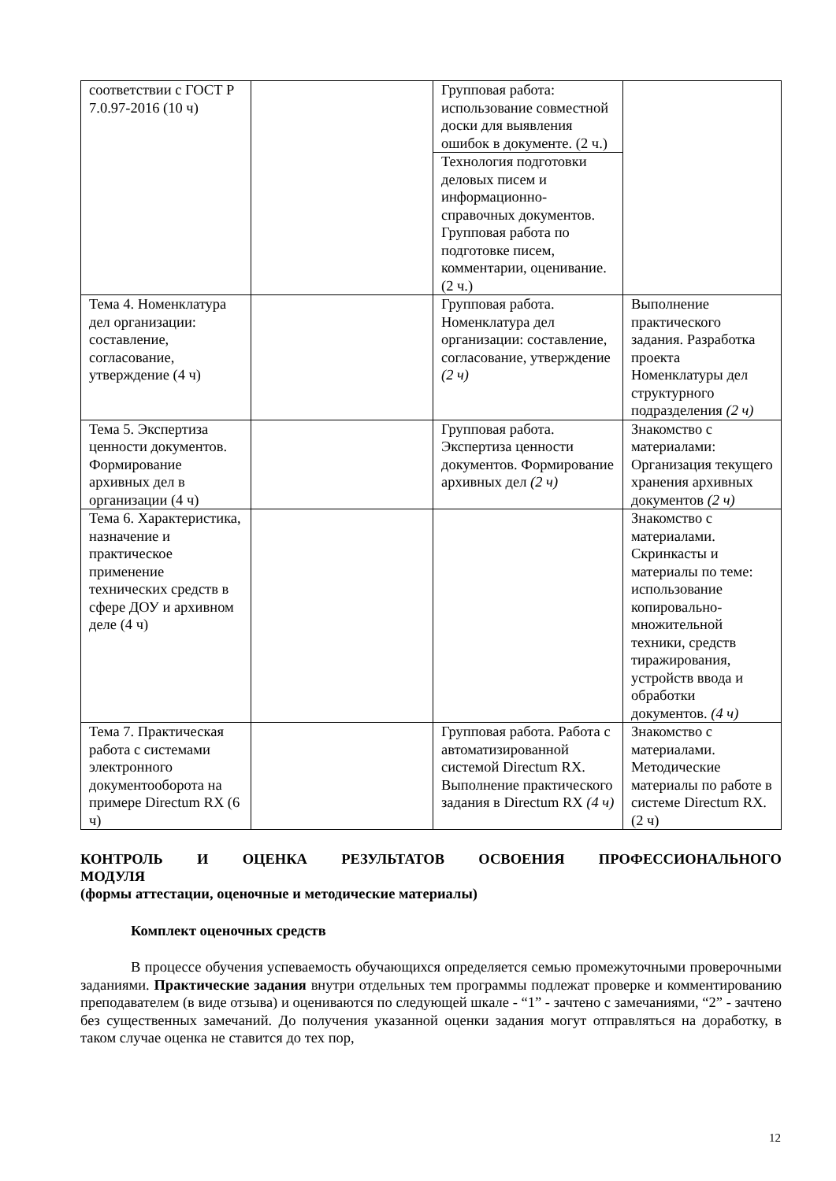| соответствии с ГОСТ Р 7.0.97-2016 (10 ч) | | Групповая работа: использование совместной доски для выявления ошибок в документе. (2 ч.) | |
| | | Технология подготовки деловых писем и информационно-справочных документов. Групповая работа по подготовке писем, комментарии, оценивание. (2 ч.) | |
| Тема 4. Номенклатура дел организации: составление, согласование, утверждение (4 ч) | | Групповая работа. Номенклатура дел организации: составление, согласование, утверждение (2 ч) | Выполнение практического задания. Разработка проекта Номенклатуры дел структурного подразделения (2 ч) |
| Тема 5. Экспертиза ценности документов. Формирование архивных дел в организации (4 ч) | | Групповая работа. Экспертиза ценности документов. Формирование архивных дел (2 ч) | Знакомство с материалами: Организация текущего хранения архивных документов (2 ч) |
| Тема 6. Характеристика, назначение и практическое применение технических средств в сфере ДОУ и архивном деле (4 ч) | | | Знакомство с материалами. Скринкасты и материалы по теме: использование копировально-множительной техники, средств тиражирования, устройств ввода и обработки документов. (4 ч) |
| Тема 7. Практическая работа с системами электронного документооборота на примере Directum RX (6 ч) | | Групповая работа. Работа с автоматизированной системой Directum RX. Выполнение практического задания в Directum RX (4 ч) | Знакомство с материалами. Методические материалы по работе в системе Directum RX. (2 ч) |
КОНТРОЛЬ И ОЦЕНКА РЕЗУЛЬТАТОВ ОСВОЕНИЯ ПРОФЕССИОНАЛЬНОГО
МОДУЛЯ
(формы аттестации, оценочные и методические материалы)
Комплект оценочных средств
В процессе обучения успеваемость обучающихся определяется семью промежуточными проверочными заданиями. Практические задания внутри отдельных тем программы подлежат проверке и комментированию преподавателем (в виде отзыва) и оцениваются по следующей шкале - “1” - зачтено с замечаниями, “2” - зачтено без существенных замечаний. До получения указанной оценки задания могут отправляться на доработку, в таком случае оценка не ставится до тех пор,
12